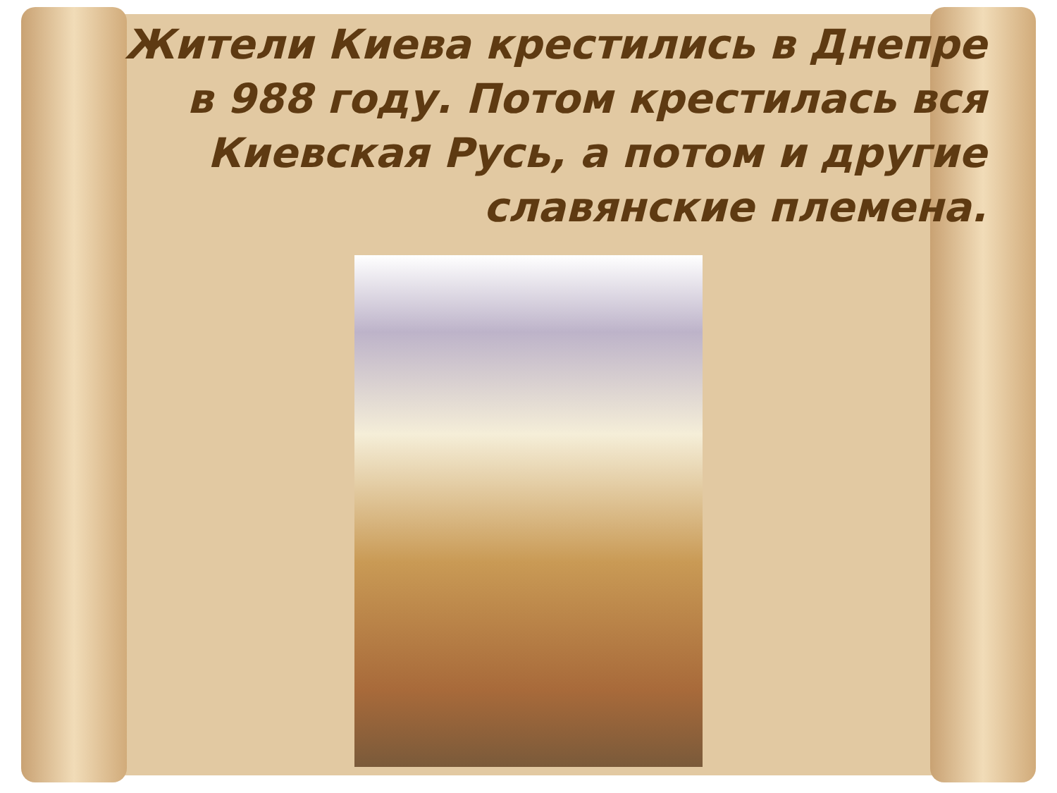Жители Киева крестились в Днепре в 988 году. Потом крестилась вся Киевская Русь, а потом и другие славянские племена.